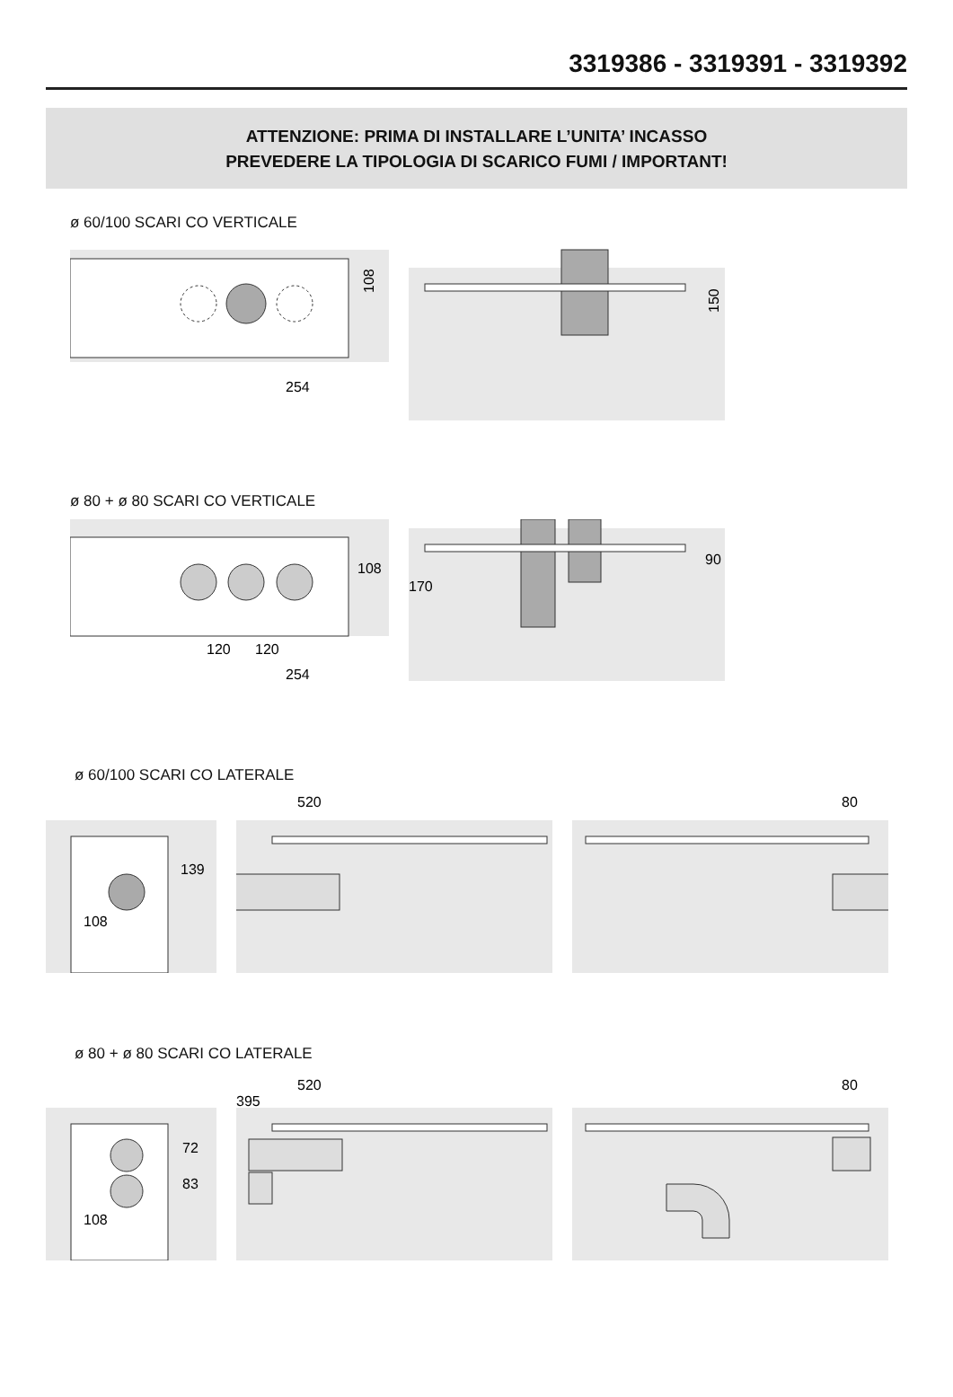3319386 - 3319391 - 3319392
ATTENZIONE: PRIMA DI INSTALLARE L’UNITA’ INCASSO
PREVEDERE LA TIPOLOGIA DI SCARICO FUMI / IMPORTANT!
ø 60/100 SCARI CO VERTICALE
108
254
150
ø 80 + ø 80 SCARI CO VERTICALE
108
120
120
254
170
90
ø 60/100 SCARI CO LATERALE
139
108
520
80
ø 80 + ø 80 SCARI CO LATERALE
72
83
108
520
395
80